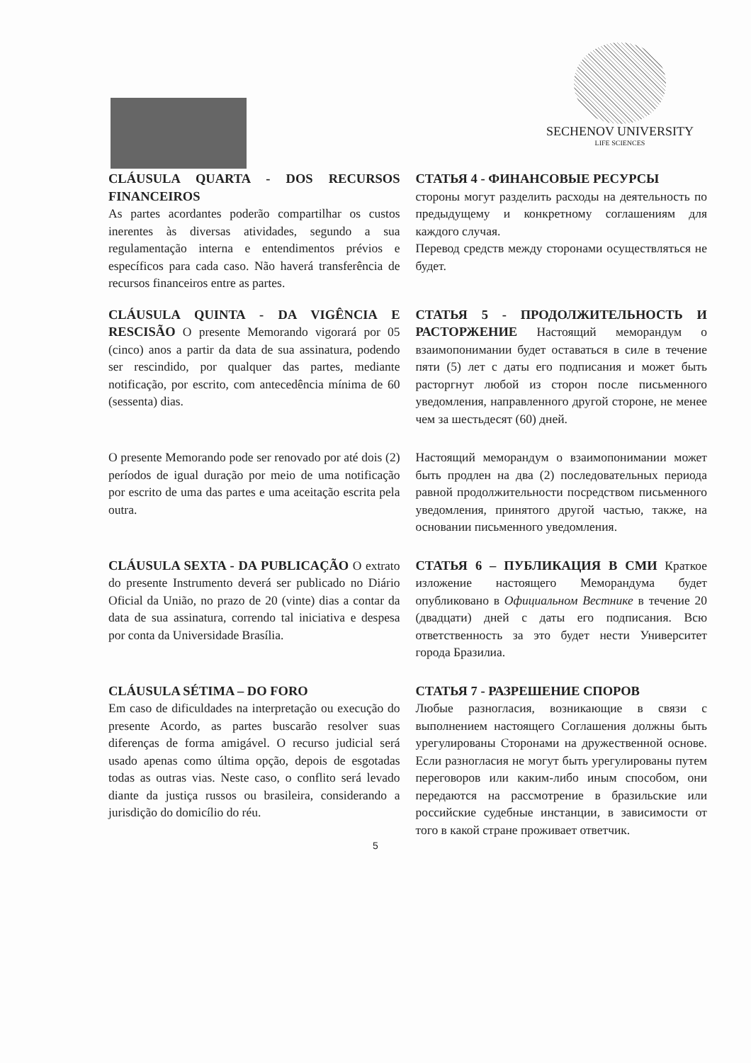SECHENOV UNIVERSITY
LIFE SCIENCES
CLÁUSULA QUARTA - DOS RECURSOS FINANCEIROS
As partes acordantes poderão compartilhar os custos inerentes às diversas atividades, segundo a sua regulamentação interna e entendimentos prévios e específicos para cada caso. Não haverá transferência de recursos financeiros entre as partes.
СТАТЬЯ 4 - ФИНАНСОВЫЕ РЕСУРСЫ
стороны могут разделить расходы на деятельность по предыдущему и конкретному соглашениям для каждого случая.
Перевод средств между сторонами осуществляться не будет.
CLÁUSULA QUINTA - DA VIGÊNCIA E RESCISÃO O presente Memorando vigorará por 05 (cinco) anos a partir da data de sua assinatura, podendo ser rescindido, por qualquer das partes, mediante notificação, por escrito, com antecedência mínima de 60 (sessenta) dias.
СТАТЬЯ 5 - ПРОДОЛЖИТЕЛЬНОСТЬ И РАСТОРЖЕНИЕ Настоящий меморандум о взаимопонимании будет оставаться в силе в течение пяти (5) лет с даты его подписания и может быть расторгнут любой из сторон после письменного уведомления, направленного другой стороне, не менее чем за шестьдесят (60) дней.
O presente Memorando pode ser renovado por até dois (2) períodos de igual duração por meio de uma notificação por escrito de uma das partes e uma aceitação escrita pela outra.
Настоящий меморандум о взаимопонимании может быть продлен на два (2) последовательных периода равной продолжительности посредством письменного уведомления, принятого другой частью, также, на основании письменного уведомления.
CLÁUSULA SEXTA - DA PUBLICAÇÃO O extrato do presente Instrumento deverá ser publicado no Diário Oficial da União, no prazo de 20 (vinte) dias a contar da data de sua assinatura, correndo tal iniciativa e despesa por conta da Universidade Brasília.
СТАТЬЯ 6 – ПУБЛИКАЦИЯ В СМИ Краткое изложение настоящего Меморандума будет опубликовано в Официальном Вестнике в течение 20 (двадцати) дней с даты его подписания. Всю ответственность за это будет нести Университет города Бразилиа.
CLÁUSULA SÉTIMA – DO FORO
Em caso de dificuldades na interpretação ou execução do presente Acordo, as partes buscarão resolver suas diferenças de forma amigável. O recurso judicial será usado apenas como última opção, depois de esgotadas todas as outras vias. Neste caso, o conflito será levado diante da justiça russos ou brasileira, considerando a jurisdição do domicílio do réu.
СТАТЬЯ 7 - РАЗРЕШЕНИЕ СПОРОВ
Любые разногласия, возникающие в связи с выполнением настоящего Соглашения должны быть урегулированы Сторонами на дружественной основе. Если разногласия не могут быть урегулированы путем переговоров или каким-либо иным способом, они передаются на рассмотрение в бразильские или российские судебные инстанции, в зависимости от того в какой стране проживает ответчик.
5